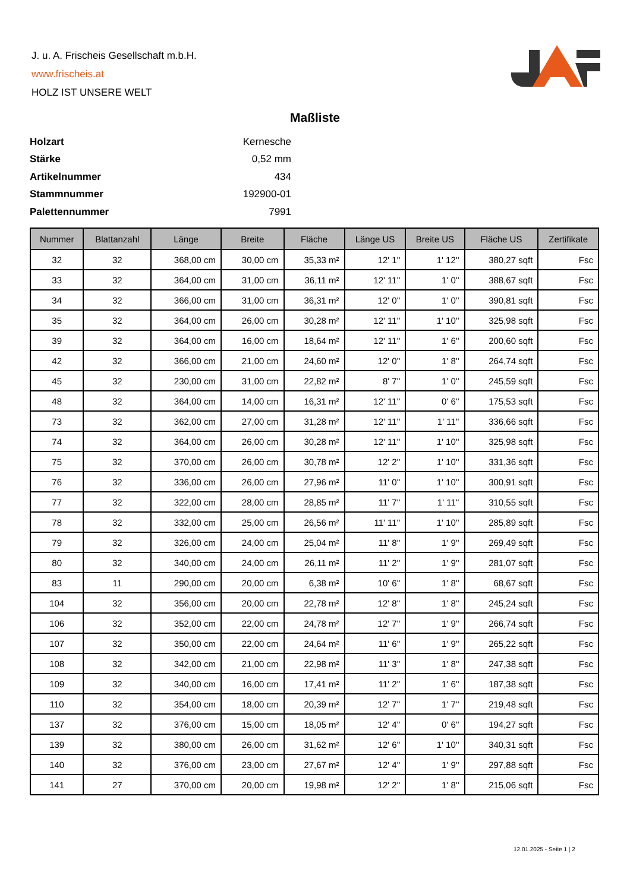J. u. A. Frischeis Gesellschaft m.b.H.
www.frischeis.at
HOLZ IST UNSERE WELT
Maßliste
| Holzart | Kernesche |
| Stärke | 0,52 mm |
| Artikelnummer | 434 |
| Stammnummer | 192900-01 |
| Palettennummer | 7991 |
| Nummer | Blattanzahl | Länge | Breite | Fläche | Länge US | Breite US | Fläche US | Zertifikate |
| --- | --- | --- | --- | --- | --- | --- | --- | --- |
| 32 | 32 | 368,00 cm | 30,00 cm | 35,33 m² | 12' 1'' | 1' 12'' | 380,27 sqft | Fsc |
| 33 | 32 | 364,00 cm | 31,00 cm | 36,11 m² | 12' 11'' | 1' 0'' | 388,67 sqft | Fsc |
| 34 | 32 | 366,00 cm | 31,00 cm | 36,31 m² | 12' 0'' | 1' 0'' | 390,81 sqft | Fsc |
| 35 | 32 | 364,00 cm | 26,00 cm | 30,28 m² | 12' 11'' | 1' 10'' | 325,98 sqft | Fsc |
| 39 | 32 | 364,00 cm | 16,00 cm | 18,64 m² | 12' 11'' | 1' 6'' | 200,60 sqft | Fsc |
| 42 | 32 | 366,00 cm | 21,00 cm | 24,60 m² | 12' 0'' | 1' 8'' | 264,74 sqft | Fsc |
| 45 | 32 | 230,00 cm | 31,00 cm | 22,82 m² | 8' 7'' | 1' 0'' | 245,59 sqft | Fsc |
| 48 | 32 | 364,00 cm | 14,00 cm | 16,31 m² | 12' 11'' | 0' 6'' | 175,53 sqft | Fsc |
| 73 | 32 | 362,00 cm | 27,00 cm | 31,28 m² | 12' 11'' | 1' 11'' | 336,66 sqft | Fsc |
| 74 | 32 | 364,00 cm | 26,00 cm | 30,28 m² | 12' 11'' | 1' 10'' | 325,98 sqft | Fsc |
| 75 | 32 | 370,00 cm | 26,00 cm | 30,78 m² | 12' 2'' | 1' 10'' | 331,36 sqft | Fsc |
| 76 | 32 | 336,00 cm | 26,00 cm | 27,96 m² | 11' 0'' | 1' 10'' | 300,91 sqft | Fsc |
| 77 | 32 | 322,00 cm | 28,00 cm | 28,85 m² | 11' 7'' | 1' 11'' | 310,55 sqft | Fsc |
| 78 | 32 | 332,00 cm | 25,00 cm | 26,56 m² | 11' 11'' | 1' 10'' | 285,89 sqft | Fsc |
| 79 | 32 | 326,00 cm | 24,00 cm | 25,04 m² | 11' 8'' | 1' 9'' | 269,49 sqft | Fsc |
| 80 | 32 | 340,00 cm | 24,00 cm | 26,11 m² | 11' 2'' | 1' 9'' | 281,07 sqft | Fsc |
| 83 | 11 | 290,00 cm | 20,00 cm | 6,38 m² | 10' 6'' | 1' 8'' | 68,67 sqft | Fsc |
| 104 | 32 | 356,00 cm | 20,00 cm | 22,78 m² | 12' 8'' | 1' 8'' | 245,24 sqft | Fsc |
| 106 | 32 | 352,00 cm | 22,00 cm | 24,78 m² | 12' 7'' | 1' 9'' | 266,74 sqft | Fsc |
| 107 | 32 | 350,00 cm | 22,00 cm | 24,64 m² | 11' 6'' | 1' 9'' | 265,22 sqft | Fsc |
| 108 | 32 | 342,00 cm | 21,00 cm | 22,98 m² | 11' 3'' | 1' 8'' | 247,38 sqft | Fsc |
| 109 | 32 | 340,00 cm | 16,00 cm | 17,41 m² | 11' 2'' | 1' 6'' | 187,38 sqft | Fsc |
| 110 | 32 | 354,00 cm | 18,00 cm | 20,39 m² | 12' 7'' | 1' 7'' | 219,48 sqft | Fsc |
| 137 | 32 | 376,00 cm | 15,00 cm | 18,05 m² | 12' 4'' | 0' 6'' | 194,27 sqft | Fsc |
| 139 | 32 | 380,00 cm | 26,00 cm | 31,62 m² | 12' 6'' | 1' 10'' | 340,31 sqft | Fsc |
| 140 | 32 | 376,00 cm | 23,00 cm | 27,67 m² | 12' 4'' | 1' 9'' | 297,88 sqft | Fsc |
| 141 | 27 | 370,00 cm | 20,00 cm | 19,98 m² | 12' 2'' | 1' 8'' | 215,06 sqft | Fsc |
12.01.2025 - Seite 1 | 2